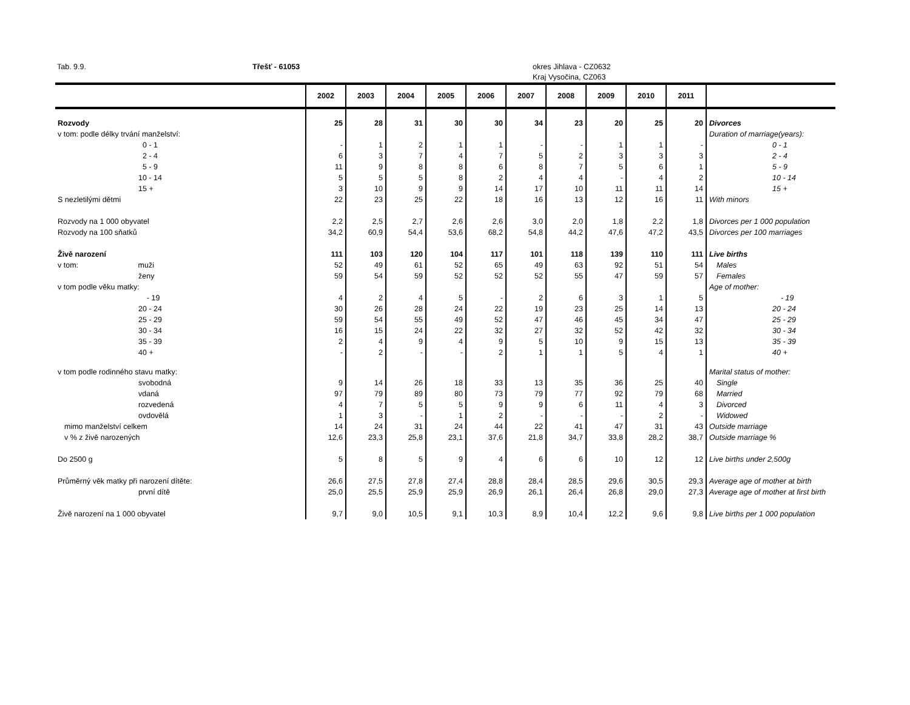Tab. 9.9. Třešť - 61053 okres Jihlava - CZ0632
Kraj Vysočina, CZ063
| | 2002 | 2003 | 2004 | 2005 | 2006 | 2007 | 2008 | 2009 | 2010 | 2011 | |
| --- | --- | --- | --- | --- | --- | --- | --- | --- | --- | --- | --- |
| Rozvody | 25 | 28 | 31 | 30 | 30 | 34 | 23 | 20 | 25 | 20 | Divorces |
| v tom: podle délky trvání manželství: | | | | | | | | | | | Duration of marriage(years): |
| 0 - 1 | - | 1 | 2 | 1 | 1 | - | - | 1 | 1 | - | 0 - 1 |
| 2 - 4 | 6 | 3 | 7 | 4 | 7 | 5 | 2 | 3 | 3 | 3 | 2 - 4 |
| 5 - 9 | 11 | 9 | 8 | 8 | 6 | 8 | 7 | 5 | 6 | 1 | 5 - 9 |
| 10 - 14 | 5 | 5 | 5 | 8 | 2 | 4 | 4 | - | 4 | 2 | 10 - 14 |
| 15 + | 3 | 10 | 9 | 9 | 14 | 17 | 10 | 11 | 11 | 14 | 15 + |
| S nezletilými dětmi | 22 | 23 | 25 | 22 | 18 | 16 | 13 | 12 | 16 | 11 | With minors |
| Rozvody na 1 000 obyvatel | 2,2 | 2,5 | 2,7 | 2,6 | 2,6 | 3,0 | 2,0 | 1,8 | 2,2 | 1,8 | Divorces per 1 000 population |
| Rozvody na 100 sňatků | 34,2 | 60,9 | 54,4 | 53,6 | 68,2 | 54,8 | 44,2 | 47,6 | 47,2 | 43,5 | Divorces per 100 marriages |
| Živě narození | 111 | 103 | 120 | 104 | 117 | 101 | 118 | 139 | 110 | 111 | Live births |
| v tom: muži | 52 | 49 | 61 | 52 | 65 | 49 | 63 | 92 | 51 | 54 | Males |
| ženy | 59 | 54 | 59 | 52 | 52 | 52 | 55 | 47 | 59 | 57 | Females |
| v tom podle věku matky: | | | | | | | | | | | Age of mother: |
| - 19 | 4 | 2 | 4 | 5 | - | 2 | 6 | 3 | 1 | 5 | - 19 |
| 20 - 24 | 30 | 26 | 28 | 24 | 22 | 19 | 23 | 25 | 14 | 13 | 20 - 24 |
| 25 - 29 | 59 | 54 | 55 | 49 | 52 | 47 | 46 | 45 | 34 | 47 | 25 - 29 |
| 30 - 34 | 16 | 15 | 24 | 22 | 32 | 27 | 32 | 52 | 42 | 32 | 30 - 34 |
| 35 - 39 | 2 | 4 | 9 | 4 | 9 | 5 | 10 | 9 | 15 | 13 | 35 - 39 |
| 40 + | - | 2 | - | - | 2 | 1 | 1 | 5 | 4 | 1 | 40 + |
| v tom podle rodinného stavu matky: | | | | | | | | | | | Marital status of mother: |
| svobodná | 9 | 14 | 26 | 18 | 33 | 13 | 35 | 36 | 25 | 40 | Single |
| vdaná | 97 | 79 | 89 | 80 | 73 | 79 | 77 | 92 | 79 | 68 | Married |
| rozvedená | 4 | 7 | 5 | 5 | 9 | 9 | 6 | 11 | 4 | 3 | Divorced |
| ovdovělá | 1 | 3 | - | 1 | 2 | - | - | - | 2 | - | Widowed |
| mimo manželství celkem | 14 | 24 | 31 | 24 | 44 | 22 | 41 | 47 | 31 | 43 | Outside marriage |
| v % z živě narozených | 12,6 | 23,3 | 25,8 | 23,1 | 37,6 | 21,8 | 34,7 | 33,8 | 28,2 | 38,7 | Outside marriage % |
| Do 2500 g | 5 | 8 | 5 | 9 | 4 | 6 | 6 | 10 | 12 | 12 | Live births under 2,500g |
| Průměrný věk matky při narození dítěte: | 26,6 | 27,5 | 27,8 | 27,4 | 28,8 | 28,4 | 28,5 | 29,6 | 30,5 | 29,3 | Average age of mother at birth |
| první dítě | 25,0 | 25,5 | 25,9 | 25,9 | 26,9 | 26,1 | 26,4 | 26,8 | 29,0 | 27,3 | Average age of mother at first birth |
| Živě narození na 1 000 obyvatel | 9,7 | 9,0 | 10,5 | 9,1 | 10,3 | 8,9 | 10,4 | 12,2 | 9,6 | 9,8 | Live births per 1 000 population |